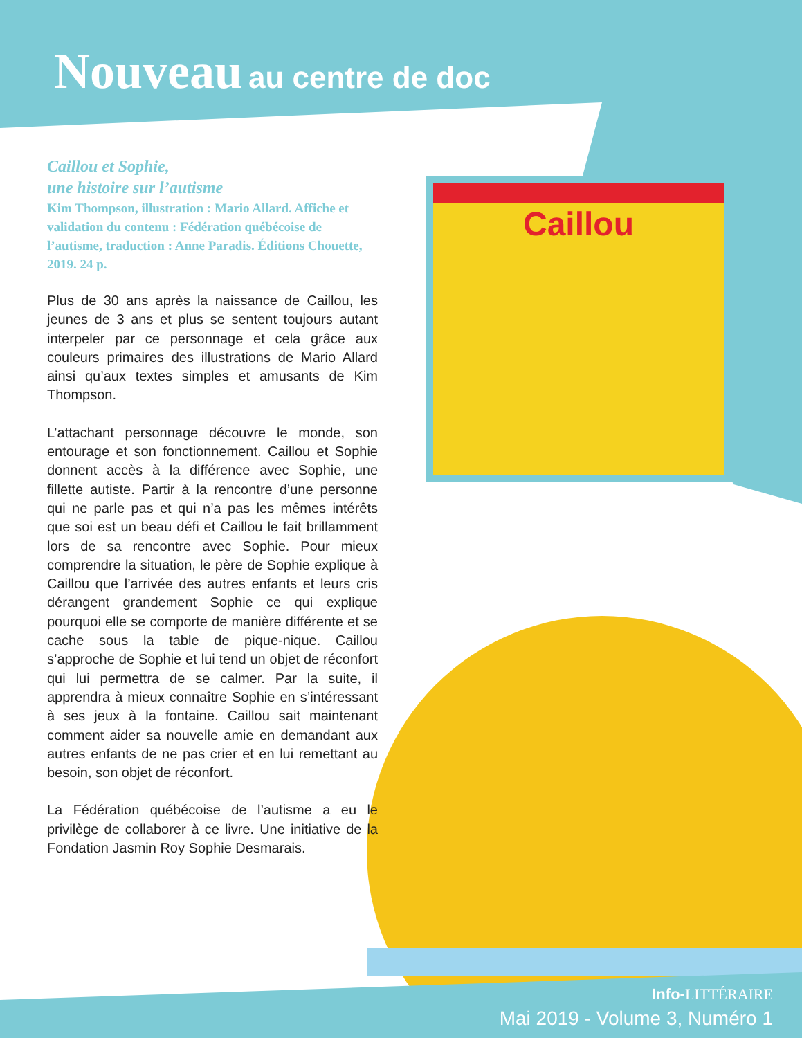Caillou
Nouveau au centre de doc
Caillou et Sophie,
une histoire sur l’autisme
Kim Thompson, illustration : Mario Allard. Affiche et validation du contenu : Fédération québécoise de l’autisme, traduction : Anne Paradis. Éditions Chouette, 2019. 24 p.
Plus de 30 ans après la naissance de Caillou, les jeunes de 3 ans et plus se sentent toujours autant interpeler par ce personnage et cela grâce aux couleurs primaires des illustrations de Mario Allard ainsi qu’aux textes simples et amusants de Kim Thompson.
L’attachant personnage découvre le monde, son entourage et son fonctionnement. Caillou et Sophie donnent accès à la différence avec Sophie, une fillette autiste. Partir à la rencontre d’une personne qui ne parle pas et qui n’a pas les mêmes intérêts que soi est un beau défi et Caillou le fait brillamment lors de sa rencontre avec Sophie. Pour mieux comprendre la situation, le père de Sophie explique à Caillou que l’arrivée des autres enfants et leurs cris dérangent grandement Sophie ce qui explique pourquoi elle se comporte de manière différente et se cache sous la table de pique-nique. Caillou s’approche de Sophie et lui tend un objet de réconfort qui lui permettra de se calmer. Par la suite, il apprendra à mieux connaître Sophie en s’intéressant à ses jeux à la fontaine. Caillou sait maintenant comment aider sa nouvelle amie en demandant aux autres enfants de ne pas crier et en lui remettant au besoin, son objet de réconfort.
La Fédération québécoise de l’autisme a eu le privilège de collaborer à ce livre. Une initiative de la Fondation Jasmin Roy Sophie Desmarais.
Info-LITTÉRAIRE
Mai 2019 - Volume 3, Numéro 1